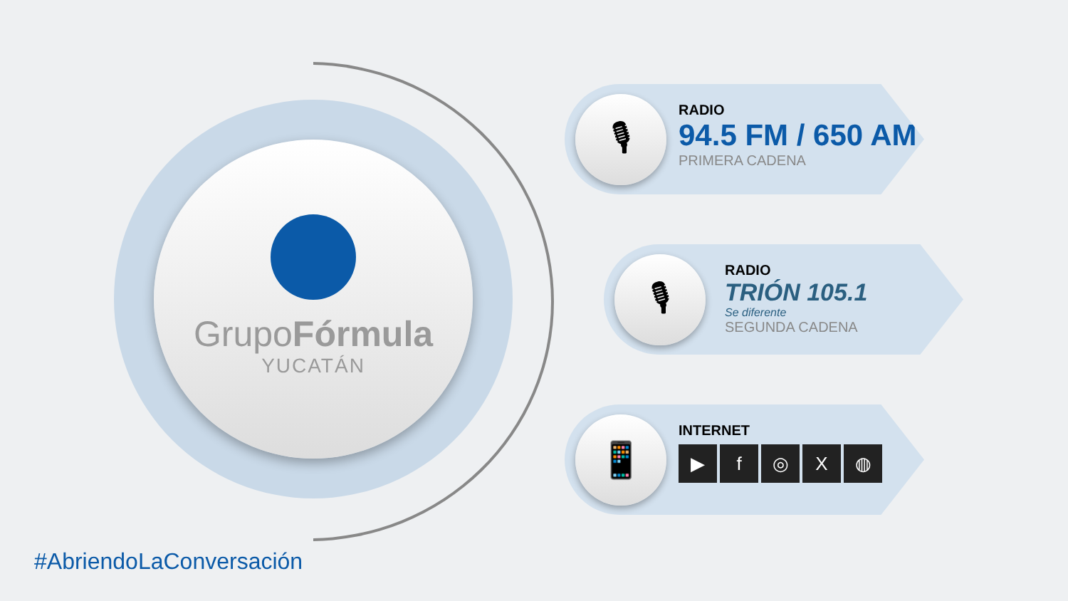GrupoFórmula
YUCATÁN
🎙
RADIO
94.5 FM / 650 AM
PRIMERA CADENA
🎙
RADIO
TRIÓN 105.1
Se diferente
SEGUNDA CADENA
📱
INTERNET
▶ f ◎ X ◍
#AbriendoLaConversación